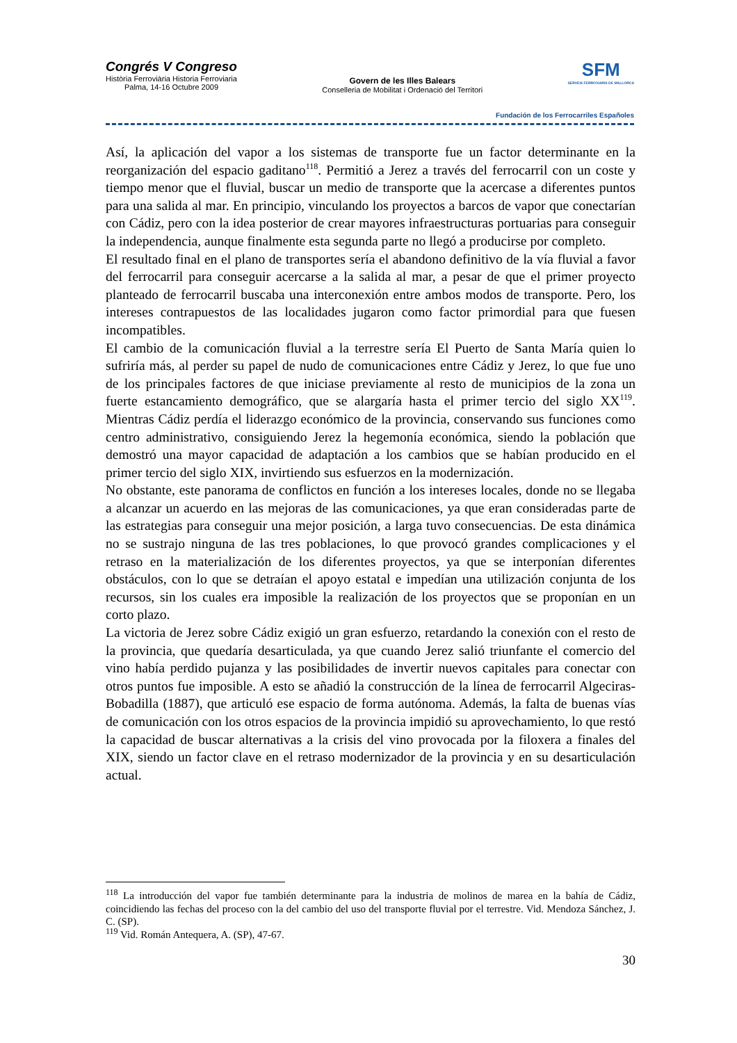Congrés V Congreso
Història Ferroviària Historia Ferroviaria
Palma, 14-16 Octubre 2009
Govern de les Illes Balears
Conselleria de Mobilitat i Ordenació del Territori
SFM
SERVEIS FERROVIARIS DE MALLORCA
Fundación de los Ferrocarriles Españoles
Así, la aplicación del vapor a los sistemas de transporte fue un factor determinante en la reorganización del espacio gaditano<sup>118</sup>. Permitió a Jerez a través del ferrocarril con un coste y tiempo menor que el fluvial, buscar un medio de transporte que la acercase a diferentes puntos para una salida al mar. En principio, vinculando los proyectos a barcos de vapor que conectarían con Cádiz, pero con la idea posterior de crear mayores infraestructuras portuarias para conseguir la independencia, aunque finalmente esta segunda parte no llegó a producirse por completo.
El resultado final en el plano de transportes sería el abandono definitivo de la vía fluvial a favor del ferrocarril para conseguir acercarse a la salida al mar, a pesar de que el primer proyecto planteado de ferrocarril buscaba una interconexión entre ambos modos de transporte. Pero, los intereses contrapuestos de las localidades jugaron como factor primordial para que fuesen incompatibles.
El cambio de la comunicación fluvial a la terrestre sería El Puerto de Santa María quien lo sufriría más, al perder su papel de nudo de comunicaciones entre Cádiz y Jerez, lo que fue uno de los principales factores de que iniciase previamente al resto de municipios de la zona un fuerte estancamiento demográfico, que se alargaría hasta el primer tercio del siglo XX<sup>119</sup>. Mientras Cádiz perdía el liderazgo económico de la provincia, conservando sus funciones como centro administrativo, consiguiendo Jerez la hegemonía económica, siendo la población que demostró una mayor capacidad de adaptación a los cambios que se habían producido en el primer tercio del siglo XIX, invirtiendo sus esfuerzos en la modernización.
No obstante, este panorama de conflictos en función a los intereses locales, donde no se llegaba a alcanzar un acuerdo en las mejoras de las comunicaciones, ya que eran consideradas parte de las estrategias para conseguir una mejor posición, a larga tuvo consecuencias. De esta dinámica no se sustrajo ninguna de las tres poblaciones, lo que provocó grandes complicaciones y el retraso en la materialización de los diferentes proyectos, ya que se interponían diferentes obstáculos, con lo que se detraían el apoyo estatal e impedían una utilización conjunta de los recursos, sin los cuales era imposible la realización de los proyectos que se proponían en un corto plazo.
La victoria de Jerez sobre Cádiz exigió un gran esfuerzo, retardando la conexión con el resto de la provincia, que quedaría desarticulada, ya que cuando Jerez salió triunfante el comercio del vino había perdido pujanza y las posibilidades de invertir nuevos capitales para conectar con otros puntos fue imposible. A esto se añadió la construcción de la línea de ferrocarril Algeciras-Bobadilla (1887), que articuló ese espacio de forma autónoma. Además, la falta de buenas vías de comunicación con los otros espacios de la provincia impidió su aprovechamiento, lo que restó la capacidad de buscar alternativas a la crisis del vino provocada por la filoxera a finales del XIX, siendo un factor clave en el retraso modernizador de la provincia y en su desarticulación actual.
<sup>118</sup> La introducción del vapor fue también determinante para la industria de molinos de marea en la bahía de Cádiz, coincidiendo las fechas del proceso con la del cambio del uso del transporte fluvial por el terrestre. Vid. Mendoza Sánchez, J. C. (SP).
<sup>119</sup> Vid. Román Antequera, A. (SP), 47-67.
30